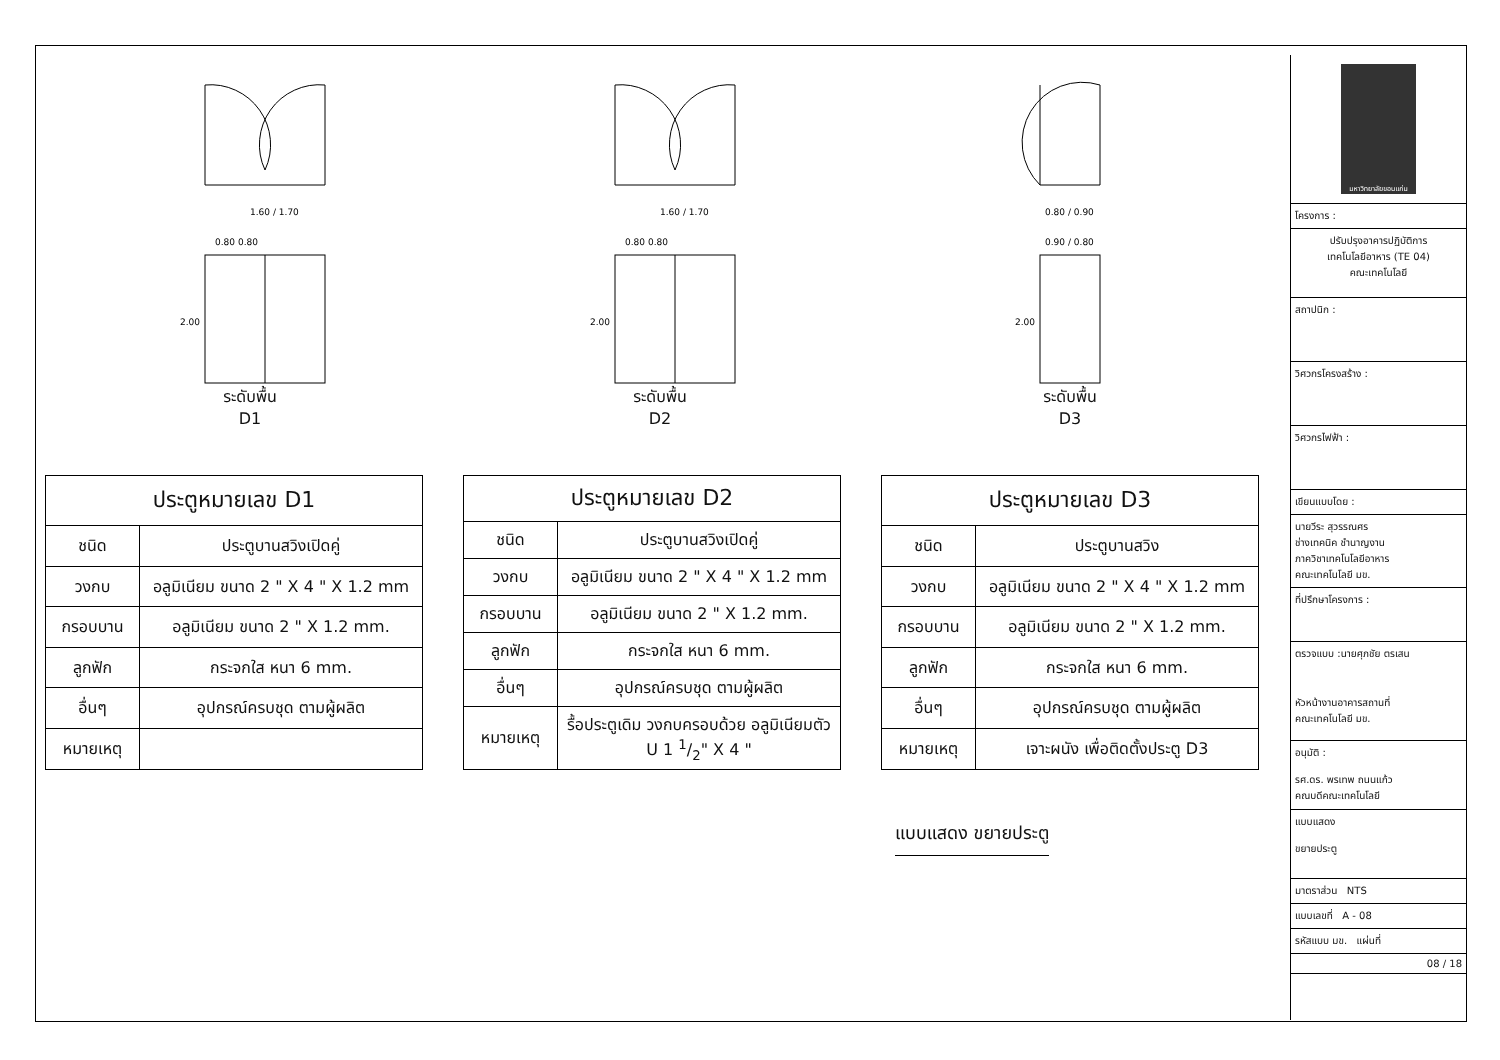1.60 / 1.70
0.80 0.80
2.00
ระดับพื้น
D1
1.60 / 1.70
0.80 0.80
2.00
ระดับพื้น
D2
0.80 / 0.90
0.90 / 0.80
2.00
ระดับพื้น
D3
| ประตูหมายเลข D1 | |
| --- | --- |
| ชนิด | ประตูบานสวิงเปิดคู่ |
| วงกบ | อลูมิเนียม ขนาด 2 " X 4 " X 1.2 mm |
| กรอบบาน | อลูมิเนียม ขนาด 2 " X 1.2 mm. |
| ลูกฟัก | กระจกใส หนา 6 mm. |
| อื่นๆ | อุปกรณ์ครบชุด ตามผู้ผลิต |
| หมายเหตุ | |
| ประตูหมายเลข D2 | |
| --- | --- |
| ชนิด | ประตูบานสวิงเปิดคู่ |
| วงกบ | อลูมิเนียม ขนาด 2 " X 4 " X 1.2 mm |
| กรอบบาน | อลูมิเนียม ขนาด 2 " X 1.2 mm. |
| ลูกฟัก | กระจกใส หนา 6 mm. |
| อื่นๆ | อุปกรณ์ครบชุด ตามผู้ผลิต |
| หมายเหตุ | รื้อประตูเดิม วงกบครอบด้วย อลูมิเนียมตัว U 1 1/2" X 4 " |
| ประตูหมายเลข D3 | |
| --- | --- |
| ชนิด | ประตูบานสวิง |
| วงกบ | อลูมิเนียม ขนาด 2 " X 4 " X 1.2 mm |
| กรอบบาน | อลูมิเนียม ขนาด 2 " X 1.2 mm. |
| ลูกฟัก | กระจกใส หนา 6 mm. |
| อื่นๆ | อุปกรณ์ครบชุด ตามผู้ผลิต |
| หมายเหตุ | เจาะผนัง เพื่อติดตั้งประตู D3 |
แบบแสดง ขยายประตู
มหาวิทยาลัยขอนแก่น
โครงการ :
ปรับปรุงอาคารปฏิบัติการ
เทคโนโลยีอาหาร (TE 04)
คณะเทคโนโลยี
สถาปนิก :
วิศวกรโครงสร้าง :
วิศวกรไฟฟ้า :
เขียนแบบโดย :
นายวีระ สุวรรณศร
ช่างเทคนิค ชำนาญงาน
ภาควิชาเทคโนโลยีอาหาร
คณะเทคโนโลยี มข.
ที่ปรึกษาโครงการ :
ตรวจแบบ :นายศุภชัย ตรเสน
หัวหน้างานอาคารสถานที่
คณะเทคโนโลยี มข.
อนุมัติ :
รศ.ดร. พรเทพ ถนนแก้ว
คณบดีคณะเทคโนโลยี
แบบแสดง
ขยายประตู
มาตราส่วน NTS
แบบเลขที่ A - 08
รหัสแบบ มข. แผ่นที่
08 / 18